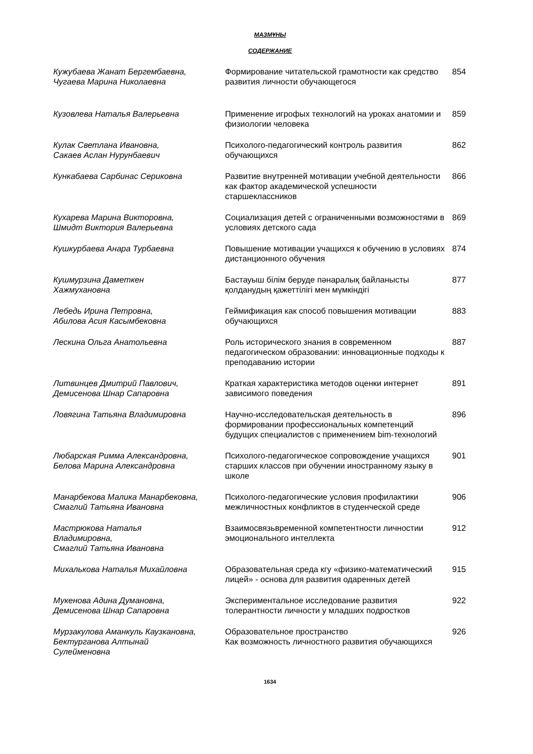МАЗМҰНЫ
СОДЕРЖАНИЕ
| Кужубаева Жанат Бергембаевна, Чугаева Марина Николаевна | Формирование читательской грамотности как средство развития личности обучающегося | 854 |
| Кузовлева Наталья Валерьевна | Применение игрофых технологий на уроках анатомии и физиологии человека | 859 |
| Кулак Светлана Ивановна, Сакаев Аслан Нурунбаевич | Психолого-педагогический контроль развития обучающихся | 862 |
| Кункабаева Сарбинас Сериковна | Развитие внутренней мотивации учебной деятельности как фактор академической успешности старшеклассников | 866 |
| Кухарева Марина Викторовна, Шмидт Виктория Валерьевна | Социализация детей с ограниченными возможностями в условиях детского сада | 869 |
| Кушкурбаева Анара Турбаевна | Повышение мотивации учащихся к обучению в условиях дистанционного обучения | 874 |
| Кушмурзина Даметкен Хажмухановна | Бастауыш білім беруде пәнаралық байланысты қолданудың қажеттілігі мен мүмкіндігі | 877 |
| Лебедь Ирина Петровна, Абилова Асия Касымбековна | Геймификация как способ повышения мотивации обучающихся | 883 |
| Лескина Ольга Анатольевна | Роль исторического знания в современном педагогическом образовании: инновационные подходы к преподаванию истории | 887 |
| Литвинцев Дмитрий Павлович, Демисенова Шнар Сапаровна | Краткая характеристика методов оценки интернет зависимого поведения | 891 |
| Ловягина Татьяна Владимировна | Научно-исследовательская деятельность в формировании профессиональных компетенций будущих специалистов с применением bim-технологий | 896 |
| Любарская Римма Александровна, Белова Марина Александровна | Психолого-педагогическое сопровождение учащихся старших классов при обучении иностранному языку в школе | 901 |
| Манарбекова Малика Манарбековна, Смаглий Татьяна Ивановна | Психолого-педагогические условия профилактики межличностных конфликтов в студенческой среде | 906 |
| Мастрюкова Наталья Владимировна, Смаглий Татьяна Ивановна | Взаимосвязьвременной компетентности личностии эмоционального интеллекта | 912 |
| Михалькова Наталья Михайловна | Образовательная среда кгу «физико-математический лицей» - основа для развития одаренных детей | 915 |
| Мукенова Адина Думановна, Демисенова Шнар Сапаровна | Экспериментальное исследование развития толерантности личности у младших подростков | 922 |
| Мурзакулова Аманкуль Каузкановна, Бектурганова Алтынай Сулейменовна | Образовательное пространство Как возможность личностного развития обучающихся | 926 |
1634